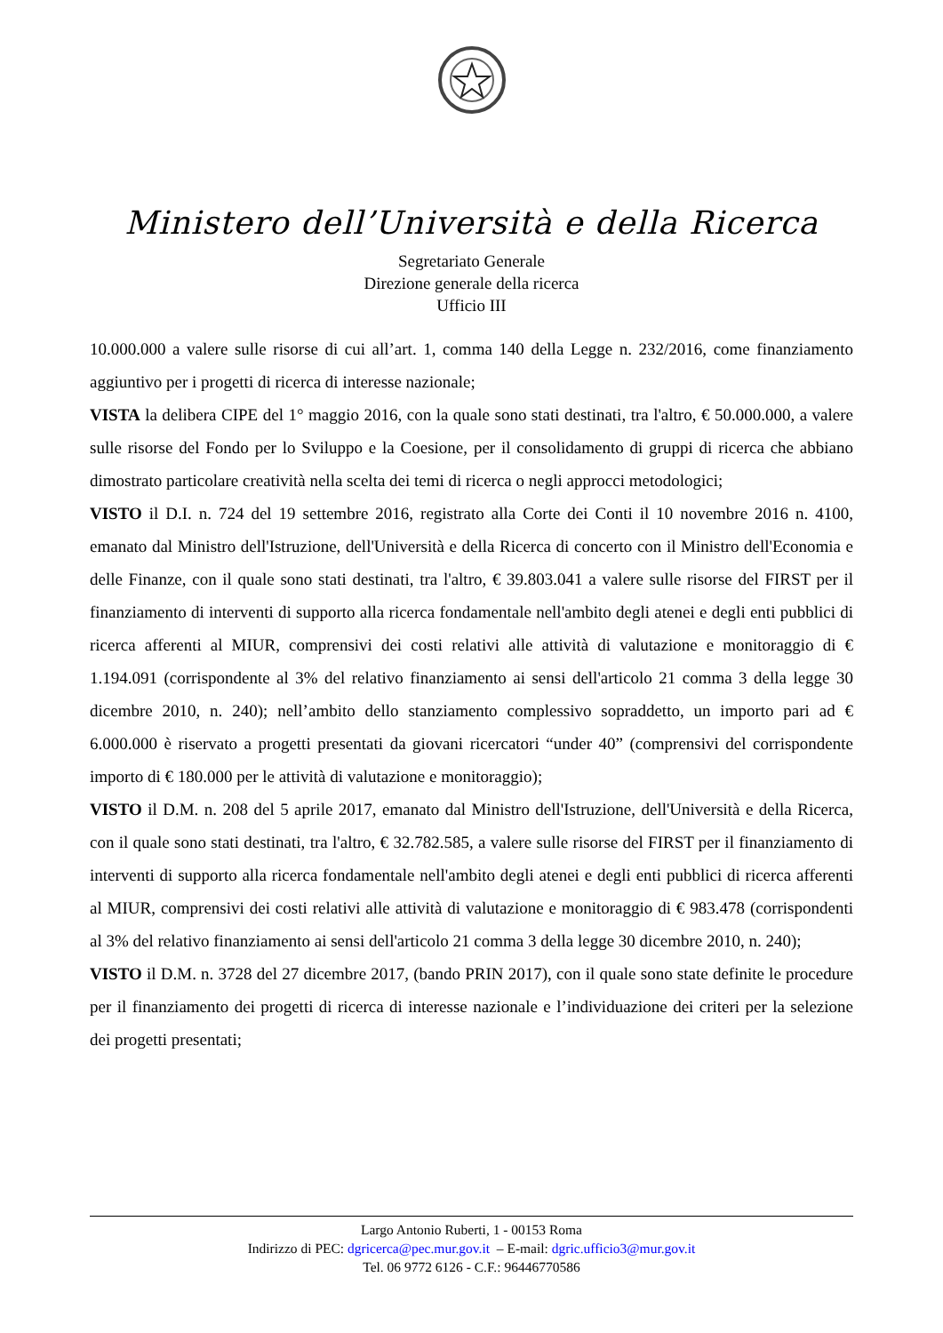Ministero dell’Università e della Ricerca
Segretariato Generale
Direzione generale della ricerca
Ufficio III
10.000.000 a valere sulle risorse di cui all’art. 1, comma 140 della Legge n. 232/2016, come finanziamento aggiuntivo per i progetti di ricerca di interesse nazionale;
VISTA la delibera CIPE del 1° maggio 2016, con la quale sono stati destinati, tra l'altro, € 50.000.000, a valere sulle risorse del Fondo per lo Sviluppo e la Coesione, per il consolidamento di gruppi di ricerca che abbiano dimostrato particolare creatività nella scelta dei temi di ricerca o negli approcci metodologici;
VISTO il D.I. n. 724 del 19 settembre 2016, registrato alla Corte dei Conti il 10 novembre 2016 n. 4100, emanato dal Ministro dell'Istruzione, dell'Università e della Ricerca di concerto con il Ministro dell'Economia e delle Finanze, con il quale sono stati destinati, tra l'altro, € 39.803.041 a valere sulle risorse del FIRST per il finanziamento di interventi di supporto alla ricerca fondamentale nell'ambito degli atenei e degli enti pubblici di ricerca afferenti al MIUR, comprensivi dei costi relativi alle attività di valutazione e monitoraggio di € 1.194.091 (corrispondente al 3% del relativo finanziamento ai sensi dell'articolo 21 comma 3 della legge 30 dicembre 2010, n. 240); nell’ambito dello stanziamento complessivo sopraddetto, un importo pari ad € 6.000.000 è riservato a progetti presentati da giovani ricercatori “under 40” (comprensivi del corrispondente importo di € 180.000 per le attività di valutazione e monitoraggio);
VISTO il D.M. n. 208 del 5 aprile 2017, emanato dal Ministro dell'Istruzione, dell'Università e della Ricerca, con il quale sono stati destinati, tra l'altro, € 32.782.585, a valere sulle risorse del FIRST per il finanziamento di interventi di supporto alla ricerca fondamentale nell'ambito degli atenei e degli enti pubblici di ricerca afferenti al MIUR, comprensivi dei costi relativi alle attività di valutazione e monitoraggio di € 983.478 (corrispondenti al 3% del relativo finanziamento ai sensi dell'articolo 21 comma 3 della legge 30 dicembre 2010, n. 240);
VISTO il D.M. n. 3728 del 27 dicembre 2017, (bando PRIN 2017), con il quale sono state definite le procedure per il finanziamento dei progetti di ricerca di interesse nazionale e l’individuazione dei criteri per la selezione dei progetti presentati;
Largo Antonio Ruberti, 1 - 00153 Roma
Indirizzo di PEC: dgricerca@pec.mur.gov.it – E-mail: dgric.ufficio3@mur.gov.it
Tel. 06 9772 6126 - C.F.: 96446770586